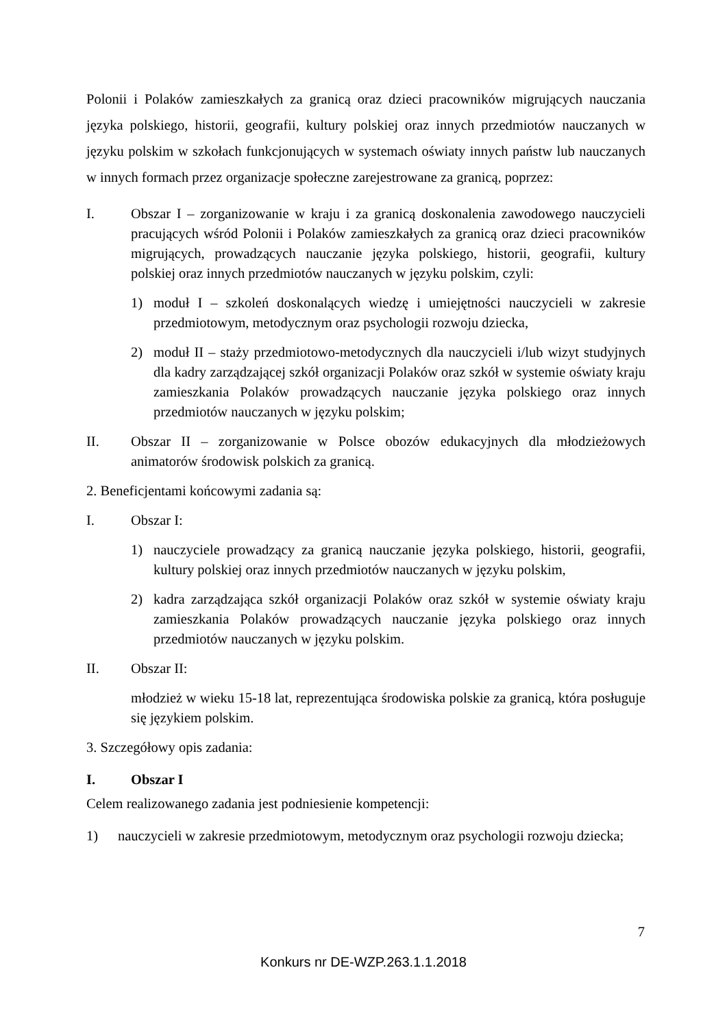Polonii i Polaków zamieszkałych za granicą oraz dzieci pracowników migrujących nauczania języka polskiego, historii, geografii, kultury polskiej oraz innych przedmiotów nauczanych w języku polskim w szkołach funkcjonujących w systemach oświaty innych państw lub nauczanych w innych formach przez organizacje społeczne zarejestrowane za granicą, poprzez:
I. Obszar I – zorganizowanie w kraju i za granicą doskonalenia zawodowego nauczycieli pracujących wśród Polonii i Polaków zamieszkałych za granicą oraz dzieci pracowników migrujących, prowadzących nauczanie języka polskiego, historii, geografii, kultury polskiej oraz innych przedmiotów nauczanych w języku polskim, czyli:
1) moduł I – szkoleń doskonalących wiedzę i umiejętności nauczycieli w zakresie przedmiotowym, metodycznym oraz psychologii rozwoju dziecka,
2) moduł II – staży przedmiotowo-metodycznych dla nauczycieli i/lub wizyt studyjnych dla kadry zarządzającej szkół organizacji Polaków oraz szkół w systemie oświaty kraju zamieszkania Polaków prowadzących nauczanie języka polskiego oraz innych przedmiotów nauczanych w języku polskim;
II. Obszar II – zorganizowanie w Polsce obozów edukacyjnych dla młodzieżowych animatorów środowisk polskich za granicą.
2. Beneficjentami końcowymi zadania są:
I. Obszar I:
1) nauczyciele prowadzący za granicą nauczanie języka polskiego, historii, geografii, kultury polskiej oraz innych przedmiotów nauczanych w języku polskim,
2) kadra zarządzająca szkół organizacji Polaków oraz szkół w systemie oświaty kraju zamieszkania Polaków prowadzących nauczanie języka polskiego oraz innych przedmiotów nauczanych w języku polskim.
II. Obszar II:
młodzież w wieku 15-18 lat, reprezentująca środowiska polskie za granicą, która posługuje się językiem polskim.
3. Szczegółowy opis zadania:
I. Obszar I
Celem realizowanego zadania jest podniesienie kompetencji:
1) nauczycieli w zakresie przedmiotowym, metodycznym oraz psychologii rozwoju dziecka;
7
Konkurs nr DE-WZP.263.1.1.2018